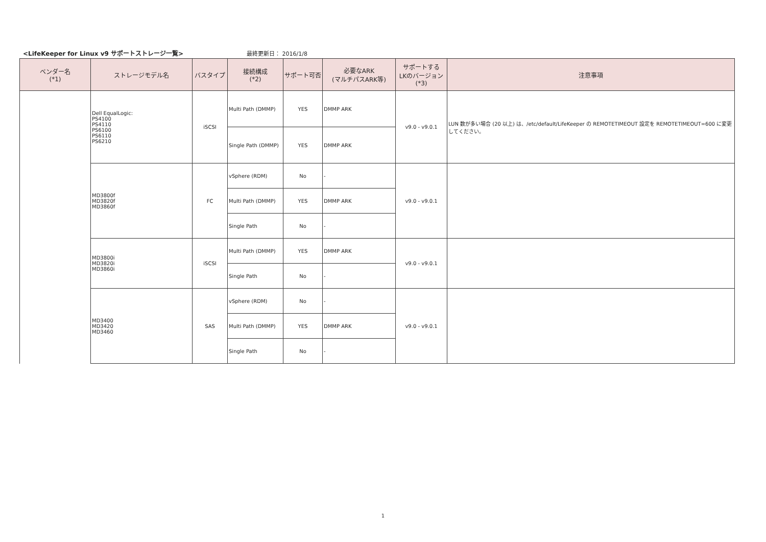<LifeKeeper for Linux v9 サポートストレージ一覧>
最終更新日： 2016/1/8
| ベンダー名 (*1) | ストレージモデル名 | バスタイプ | 接続構成 (*2) | サポート可否 | 必要なARK (マルチパスARK等) | サポートする LKのバージョン (*3) | 注意事項 |
| --- | --- | --- | --- | --- | --- | --- | --- |
| | Dell EqualLogic: PS4100 PS4110 PS6100 PS6110 PS6210 | iSCSI | Multi Path (DMMP) | YES | DMMP ARK | v9.0 - v9.0.1 | LUN 数が多い場合 (20 以上) は、/etc/default/LifeKeeper の REMOTETIMEOUT 設定を REMOTETIMEOUT=600 に変更してください。 |
| | | | Single Path (DMMP) | YES | DMMP ARK | | |
| | MD3800f MD3820f MD3860f | FC | vSphere (RDM) | No | - | v9.0 - v9.0.1 | |
| | | | Multi Path (DMMP) | YES | DMMP ARK | | |
| | | | Single Path | No | - | | |
| | MD3800i MD3820i MD3860i | iSCSI | Multi Path (DMMP) | YES | DMMP ARK | v9.0 - v9.0.1 | |
| | | | Single Path | No | - | | |
| | MD3400 MD3420 MD3460 | SAS | vSphere (RDM) | No | - | v9.0 - v9.0.1 | |
| | | | Multi Path (DMMP) | YES | DMMP ARK | | |
| | | | Single Path | No | - | | |
1